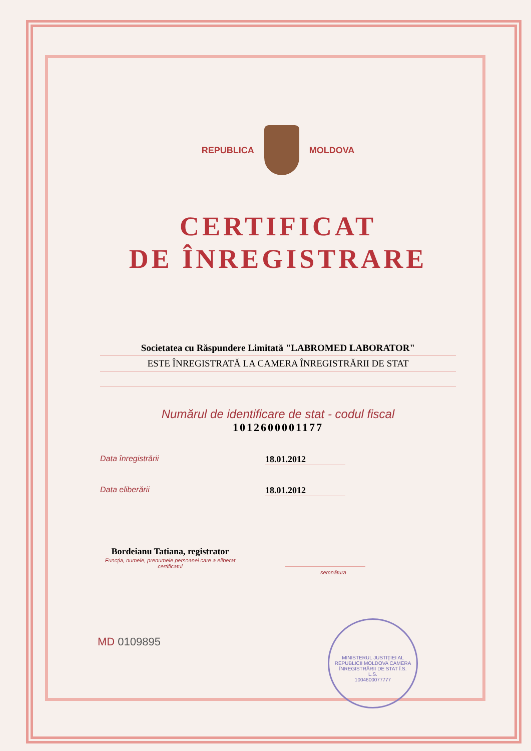REPUBLICA MOLDOVA
CERTIFICAT
DE ÎNREGISTRARE
Societatea cu Răspundere Limitată "LABROMED LABORATOR"
ESTE ÎNREGISTRATĂ LA CAMERA ÎNREGISTRĂRII DE STAT
Numărul de identificare de stat - codul fiscal
1012600001177
Data înregistrării 18.01.2012
Data eliberării 18.01.2012
Bordeianu Tatiana, registrator
Funcţia, numele, prenumele persoanei care a eliberat certificatul
semnătura
MD 0109895
MINISTERUL JUSTIŢIEI AL REPUBLICII MOLDOVA CAMERA ÎNREGISTRĂRII DE STAT Î.S.
L.S.
1004600077777